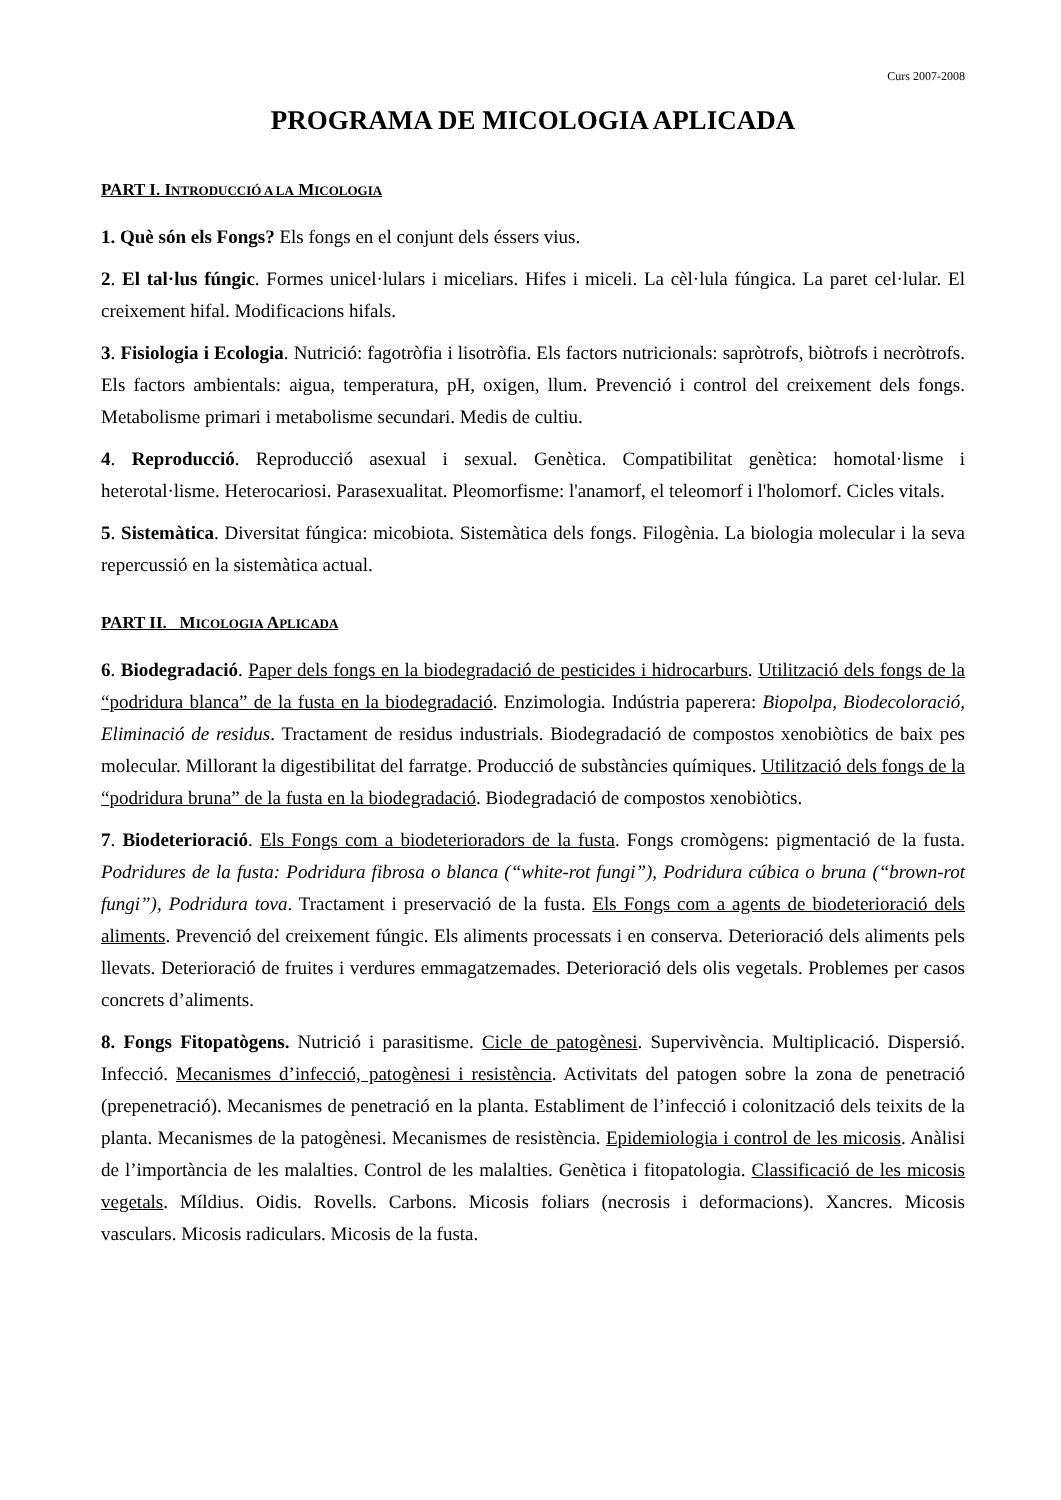Curs 2007-2008
PROGRAMA DE MICOLOGIA APLICADA
PART I. INTRODUCCIÓ A LA MICOLOGIA
1. Què són els Fongs? Els fongs en el conjunt dels éssers vius.
2. El tal·lus fúngic. Formes unicel·lulars i miceliars. Hifes i miceli. La cèl·lula fúngica. La paret cel·lular. El creixement hifal. Modificacions hifals.
3. Fisiologia i Ecologia. Nutrició: fagotròfia i lisotròfia. Els factors nutricionals: sapròtrofs, biòtrofs i necròtrofs. Els factors ambientals: aigua, temperatura, pH, oxigen, llum. Prevenció i control del creixement dels fongs. Metabolisme primari i metabolisme secundari. Medis de cultiu.
4. Reproducció. Reproducció asexual i sexual. Genètica. Compatibilitat genètica: homotal·lisme i heterotal·lisme. Heterocariosi. Parasexualitat. Pleomorfisme: l'anamorf, el teleomorf i l'holomorf. Cicles vitals.
5. Sistemàtica. Diversitat fúngica: micobiota. Sistemàtica dels fongs. Filogènia. La biologia molecular i la seva repercussió en la sistemàtica actual.
PART II. MICOLOGIA APLICADA
6. Biodegradació. Paper dels fongs en la biodegradació de pesticides i hidrocarburs. Utilització dels fongs de la “podridura blanca” de la fusta en la biodegradació. Enzimologia. Indústria paperera: Biopolpa, Biodecoloració, Eliminació de residus. Tractament de residus industrials. Biodegradació de compostos xenobiòtics de baix pes molecular. Millorant la digestibilitat del farratge. Producció de substàncies químiques. Utilització dels fongs de la “podridura bruna” de la fusta en la biodegradació. Biodegradació de compostos xenobiòtics.
7. Biodeterioració. Els Fongs com a biodeterioradors de la fusta. Fongs cromògens: pigmentació de la fusta. Podridures de la fusta: Podridura fibrosa o blanca (“white-rot fungi”), Podridura cúbica o bruna (“brown-rot fungi”), Podridura tova. Tractament i preservació de la fusta. Els Fongs com a agents de biodeterioració dels aliments. Prevenció del creixement fúngic. Els aliments processats i en conserva. Deterioració dels aliments pels llevats. Deterioració de fruites i verdures emmagatzemades. Deterioració dels olis vegetals. Problemes per casos concrets d’aliments.
8. Fongs Fitopatògens. Nutrició i parasitisme. Cicle de patogènesi. Supervivència. Multiplicació. Dispersió. Infecció. Mecanismes d’infecció, patogènesi i resistència. Activitats del patogen sobre la zona de penetració (prepenetració). Mecanismes de penetració en la planta. Establiment de l’infecció i colonització dels teixits de la planta. Mecanismes de la patogènesi. Mecanismes de resistència. Epidemiologia i control de les micosis. Anàlisi de l’importància de les malalties. Control de les malalties. Genètica i fitopatologia. Classificació de les micosis vegetals. Míldius. Oidis. Rovells. Carbons. Micosis foliars (necrosis i deformacions). Xancres. Micosis vasculars. Micosis radiculars. Micosis de la fusta.